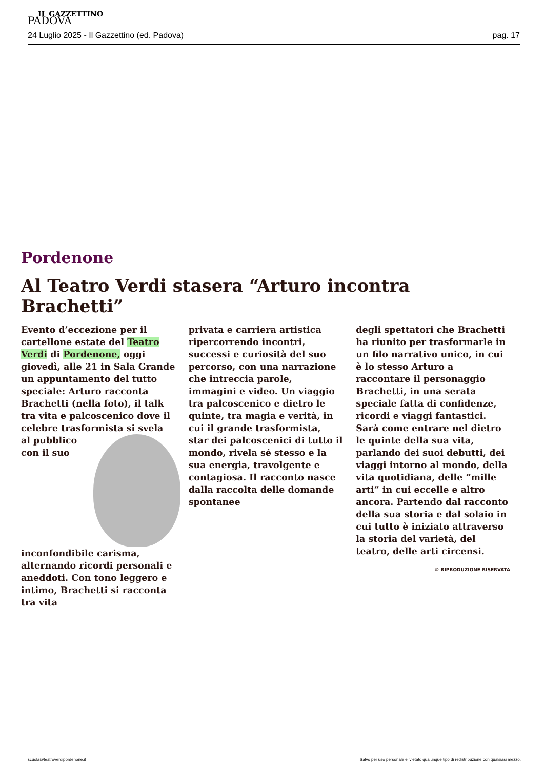IL GAZZETTINO
PADOVA
24 Luglio 2025 - Il Gazzettino (ed. Padova) pag. 17
Pordenone
Al Teatro Verdi stasera “Arturo incontra Brachetti”
Evento d’eccezione per il cartellone estate del Teatro Verdi di Pordenone, oggi giovedì, alle 21 in Sala Grande un appuntamento del tutto speciale: Arturo racconta Brachetti (nella foto), il talk tra vita e palcoscenico dove il celebre trasformista si svela al pubblico con il suo inconfondibile carisma, alternando ricordi personali e aneddoti. Con tono leggero e intimo, Brachetti si racconta tra vita
privata e carriera artistica ripercorrendo incontri, successi e curiosità del suo percorso, con una narrazione che intreccia parole, immagini e video. Un viaggio tra palcoscenico e dietro le quinte, tra magia e verità, in cui il grande trasformista, star dei palcoscenici di tutto il mondo, rivela sé stesso e la sua energia, travolgente e contagiosa. Il racconto nasce dalla raccolta delle domande spontanee
degli spettatori che Brachetti ha riunito per trasformarle in un filo narrativo unico, in cui è lo stesso Arturo a raccontare il personaggio Brachetti, in una serata speciale fatta di confidenze, ricordi e viaggi fantastici. Sarà come entrare nel dietro le quinte della sua vita, parlando dei suoi debutti, dei viaggi intorno al mondo, della vita quotidiana, delle “mille arti” in cui eccelle e altro ancora. Partendo dal racconto della sua storia e dal solaio in cui tutto è iniziato attraverso la storia del varietà, del teatro, delle arti circensi.
© RIPRODUZIONE RISERVATA
scuola@teatroverdipordenone.it Salvo per uso personale e' vietato qualunque tipo di redistribuzione con qualsiasi mezzo.